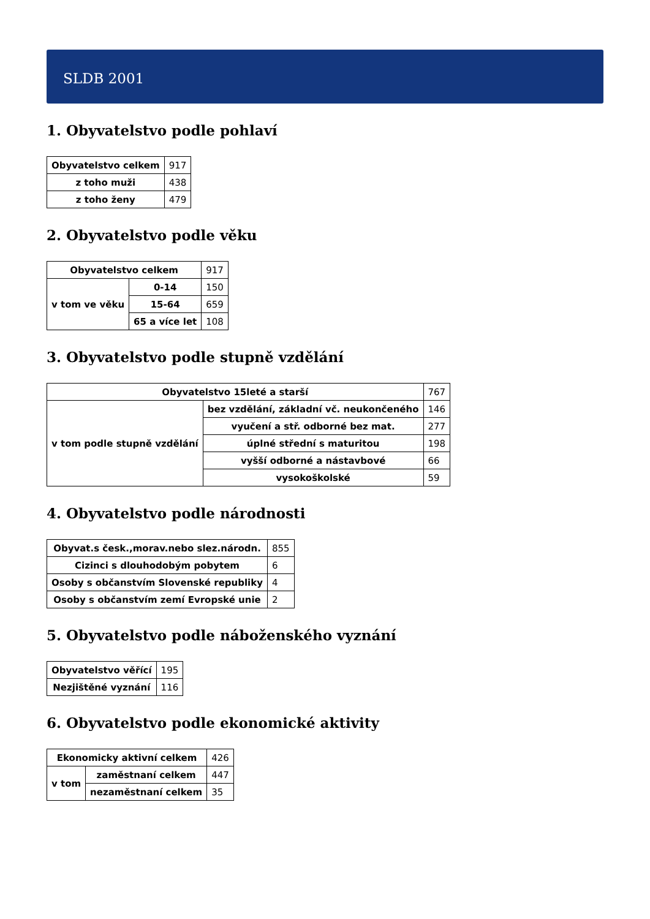SLDB 2001
1. Obyvatelstvo podle pohlaví
| Obyvatelstvo celkem | 917 |
| z toho muži | 438 |
| z toho ženy | 479 |
2. Obyvatelstvo podle věku
| Obyvatelstvo celkem | | 917 |
| v tom ve věku | 0-14 | 150 |
| | 15-64 | 659 |
| | 65 a více let | 108 |
3. Obyvatelstvo podle stupně vzdělání
| Obyvatelstvo 15leté a starší | | 767 |
| v tom podle stupně vzdělání | bez vzdělání, základní vč. neukončeného | 146 |
| | vyučení a stř. odborné bez mat. | 277 |
| | úplné střední s maturitou | 198 |
| | vyšší odborné a nástavbové | 66 |
| | vysokoškolské | 59 |
4. Obyvatelstvo podle národnosti
| Obyvat.s česk.,morav.nebo slez.národn. | 855 |
| Cizinci s dlouhodobým pobytem | 6 |
| Osoby s občanstvím Slovenské republiky | 4 |
| Osoby s občanstvím zemí Evropské unie | 2 |
5. Obyvatelstvo podle náboženského vyznání
| Obyvatelstvo věřící | 195 |
| Nezjištěné vyznání | 116 |
6. Obyvatelstvo podle ekonomické aktivity
| Ekonomicky aktivní celkem | | 426 |
| v tom | zaměstnaní celkem | 447 |
| | nezaměstnaní celkem | 35 |